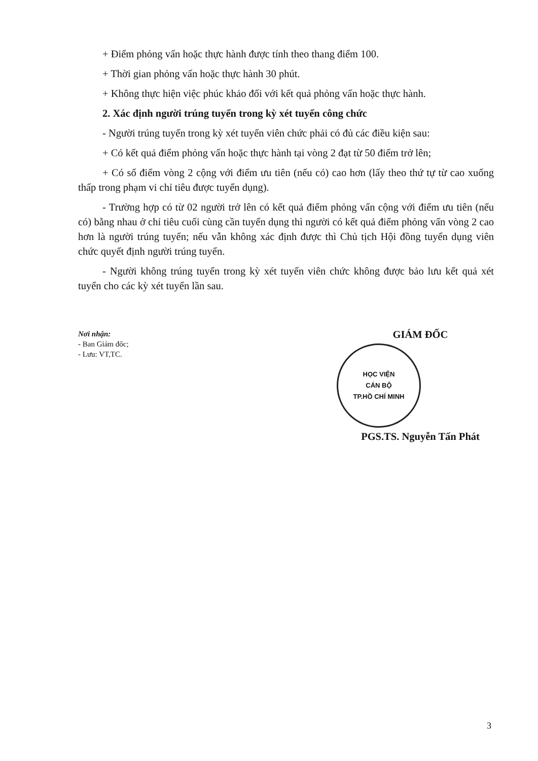+ Điểm phỏng vấn hoặc thực hành được tính theo thang điểm 100.
+ Thời gian phỏng vấn hoặc thực hành 30 phút.
+ Không thực hiện việc phúc khảo đối với kết quả phỏng vấn hoặc thực hành.
2. Xác định người trúng tuyển trong kỳ xét tuyển công chức
- Người trúng tuyển trong kỳ xét tuyển viên chức phải có đủ các điều kiện sau:
+ Có kết quả điểm phỏng vấn hoặc thực hành tại vòng 2 đạt từ 50 điểm trở lên;
+ Có số điểm vòng 2 cộng với điểm ưu tiên (nếu có) cao hơn (lấy theo thứ tự từ cao xuống thấp trong phạm vi chỉ tiêu được tuyển dụng).
- Trường hợp có từ 02 người trở lên có kết quả điểm phỏng vấn cộng với điểm ưu tiên (nếu có) bằng nhau ở chỉ tiêu cuối cùng cần tuyển dụng thì người có kết quả điểm phỏng vấn vòng 2 cao hơn là người trúng tuyển; nếu vẫn không xác định được thì Chủ tịch Hội đồng tuyển dụng viên chức quyết định người trúng tuyển.
- Người không trúng tuyển trong kỳ xét tuyển viên chức không được bảo lưu kết quả xét tuyển cho các kỳ xét tuyển lần sau.
Nơi nhận:
- Ban Giám đốc;
- Lưu: VT,TC.
GIÁM ĐỐC
HỌC VIỆN
CÁN BỘ
TP.HỒ CHÍ MINH
PGS.TS. Nguyễn Tấn Phát
3